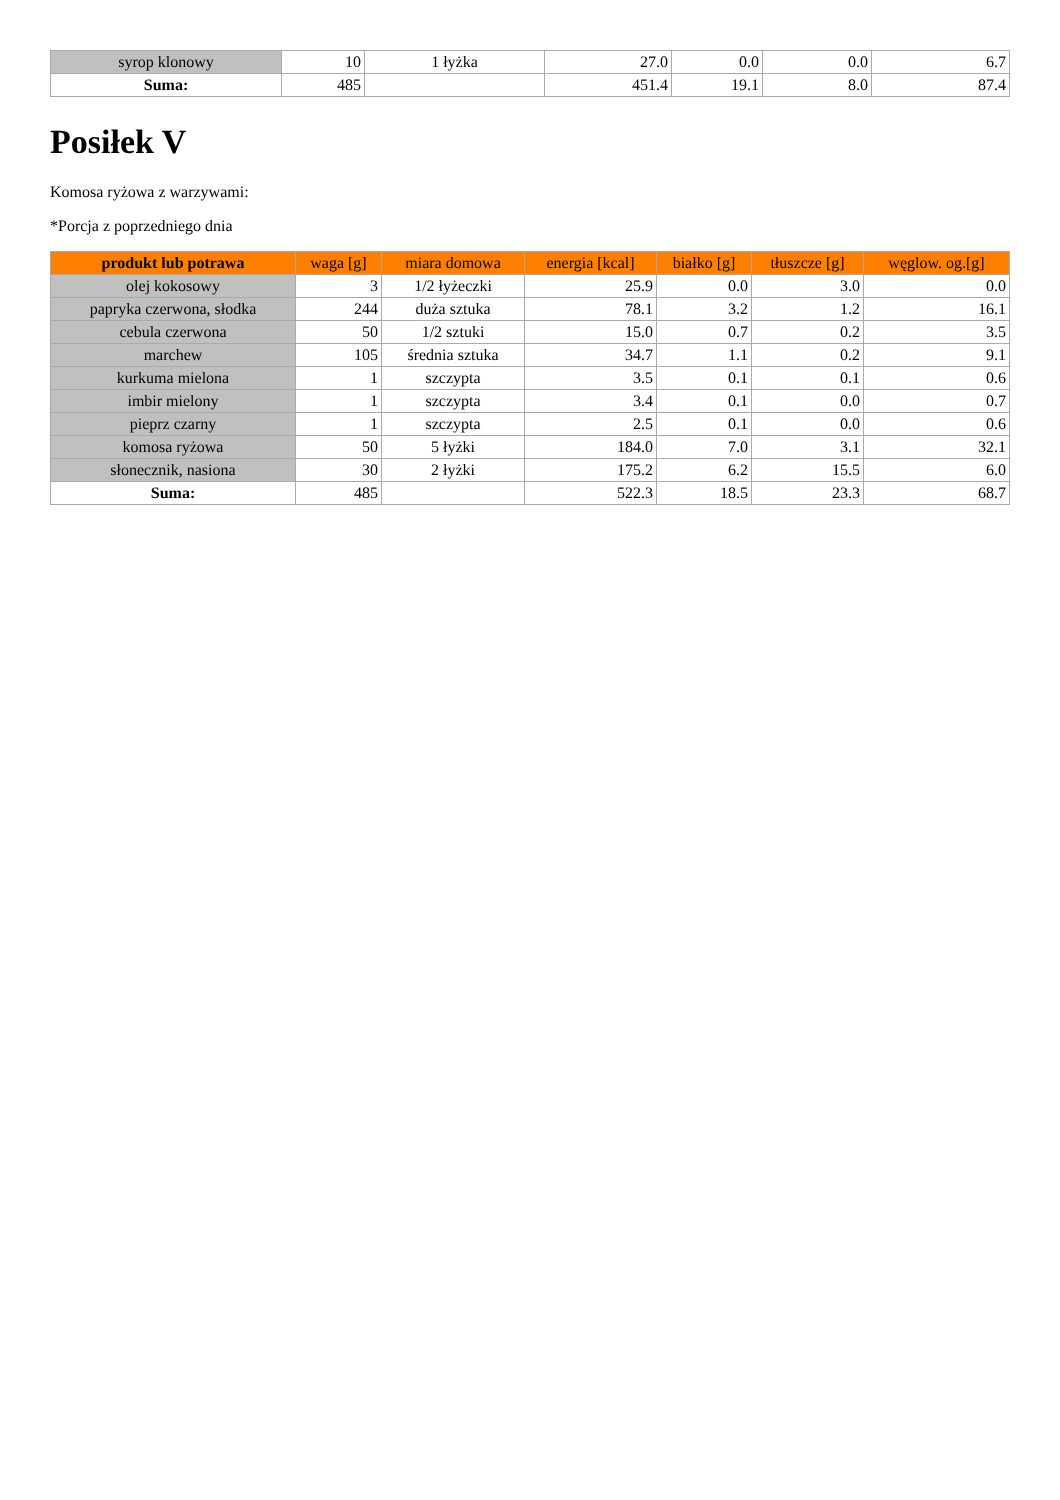| syrop klonowy | 10 | 1 łyżka | 27.0 | 0.0 | 0.0 | 6.7 |
| Suma: | 485 | | 451.4 | 19.1 | 8.0 | 87.4 |
Posiłek V
Komosa ryżowa z warzywami:
*Porcja z poprzedniego dnia
| produkt lub potrawa | waga [g] | miara domowa | energia [kcal] | białko [g] | tłuszcze [g] | węglow. og.[g] |
| --- | --- | --- | --- | --- | --- | --- |
| olej kokosowy | 3 | 1/2 łyżeczki | 25.9 | 0.0 | 3.0 | 0.0 |
| papryka czerwona, słodka | 244 | duża sztuka | 78.1 | 3.2 | 1.2 | 16.1 |
| cebula czerwona | 50 | 1/2 sztuki | 15.0 | 0.7 | 0.2 | 3.5 |
| marchew | 105 | średnia sztuka | 34.7 | 1.1 | 0.2 | 9.1 |
| kurkuma mielona | 1 | szczypta | 3.5 | 0.1 | 0.1 | 0.6 |
| imbir mielony | 1 | szczypta | 3.4 | 0.1 | 0.0 | 0.7 |
| pieprz czarny | 1 | szczypta | 2.5 | 0.1 | 0.0 | 0.6 |
| komosa ryżowa | 50 | 5 łyżki | 184.0 | 7.0 | 3.1 | 32.1 |
| słonecznik, nasiona | 30 | 2 łyżki | 175.2 | 6.2 | 15.5 | 6.0 |
| Suma: | 485 | | 522.3 | 18.5 | 23.3 | 68.7 |